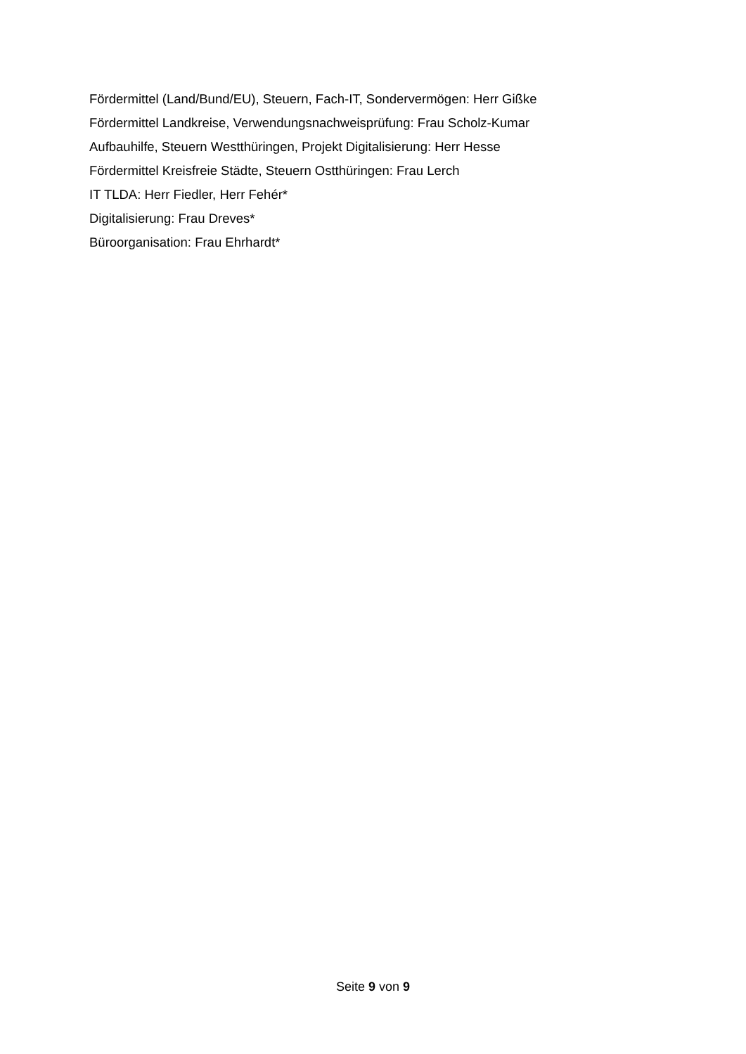Fördermittel (Land/Bund/EU), Steuern, Fach-IT, Sondervermögen: Herr Gißke
Fördermittel Landkreise, Verwendungsnachweisprüfung: Frau Scholz-Kumar
Aufbauhilfe, Steuern Westthüringen, Projekt Digitalisierung: Herr Hesse
Fördermittel Kreisfreie Städte, Steuern Ostthüringen: Frau Lerch
IT TLDA: Herr Fiedler, Herr Fehér*
Digitalisierung: Frau Dreves*
Büroorganisation: Frau Ehrhardt*
Seite 9 von 9